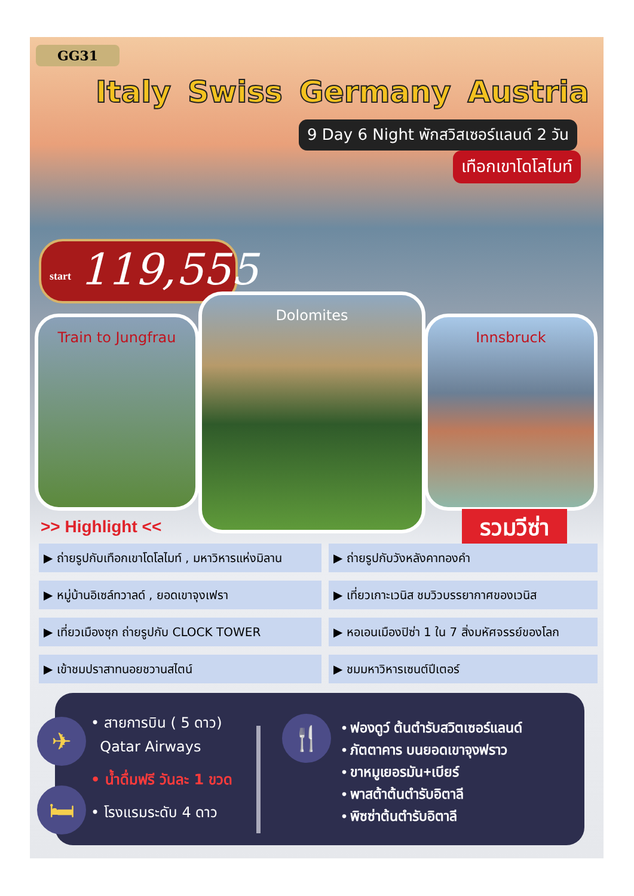GG31
Italy Swiss Germany Austria
9 Day 6 Night พักสวิสเซอร์แลนด์ 2 วัน
เทือกเขาโดโลไมท์
start 119,555
Train to Jungfrau
Dolomites
Innsbruck
>> Highlight << รวมวีซ่า
▶ ถ่ายรูปกับเทือกเขาโดโลไมท์ , มหาวิหารแห่งมิลาน
▶ ถ่ายรูปกับวังหลังคาทองคำ
▶ หมู่บ้านอิเซล์ทวาลด์ , ยอดเขาจุงเฟรา
▶ เที่ยวเกาะเวนิส ชมวิวบรรยากาศของเวนิส
▶ เที่ยวเมืองซุก ถ่ายรูปกับ CLOCK TOWER
▶ หอเอนเมืองปิซ่า 1 ใน 7 สิ่งมหัศจรรย์ของโลก
▶ เข้าชมปราสาทนอยชวานสไตน์
▶ ชมมหาวิหารเซนต์ปีเตอร์
✈
🛏
• สายการบิน ( 5 ดาว)
Qatar Airways
• น้ำดื่มฟรี วันละ 1 ขวด
• โรงแรมระดับ 4 ดาว
🍴
• ฟองดูว์ ต้นตำรับสวิตเซอร์แลนด์
• ภัตตาคาร บนยอดเขาจุงฟราว
• ขาหมูเยอรมัน+เบียร์
• พาสต้าต้นตำรับอิตาลี
• พิซซ่าต้นตำรับอิตาลี